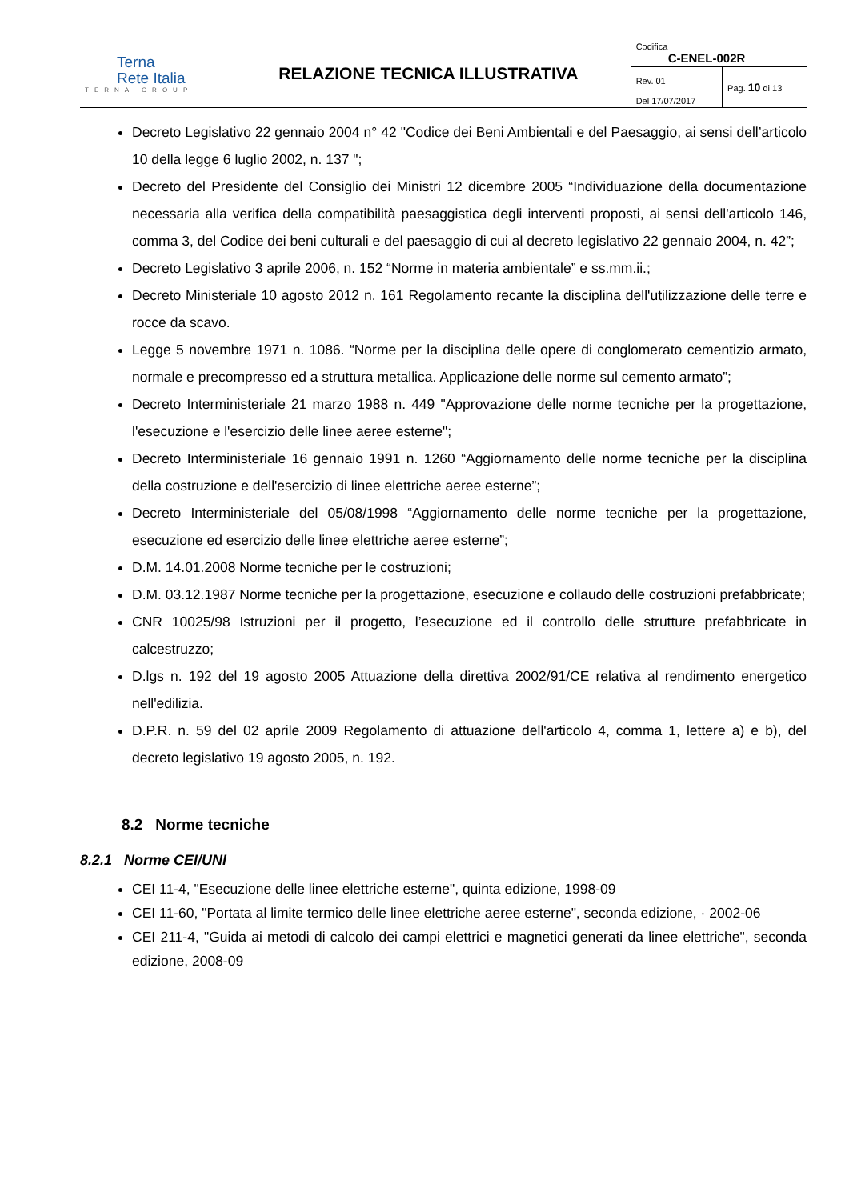| Terna Rete Italia TERNA GROUP | RELAZIONE TECNICA ILLUSTRATIVA | Codifica C-ENEL-002R | |
| | | Rev. 01 | Pag. 10 di 13 |
| | | Del 17/07/2017 | |
Decreto Legislativo 22 gennaio 2004 n° 42 "Codice dei Beni Ambientali e del Paesaggio, ai sensi dell’articolo 10 della legge 6 luglio 2002, n. 137 ";
Decreto del Presidente del Consiglio dei Ministri 12 dicembre 2005 “Individuazione della documentazione necessaria alla verifica della compatibilità paesaggistica degli interventi proposti, ai sensi dell'articolo 146, comma 3, del Codice dei beni culturali e del paesaggio di cui al decreto legislativo 22 gennaio 2004, n. 42”;
Decreto Legislativo 3 aprile 2006, n. 152 “Norme in materia ambientale” e ss.mm.ii.;
Decreto Ministeriale 10 agosto 2012 n. 161 Regolamento recante la disciplina dell'utilizzazione delle terre e rocce da scavo.
Legge 5 novembre 1971 n. 1086. “Norme per la disciplina delle opere di conglomerato cementizio armato, normale e precompresso ed a struttura metallica. Applicazione delle norme sul cemento armato”;
Decreto Interministeriale 21 marzo 1988 n. 449 "Approvazione delle norme tecniche per la progettazione, l'esecuzione e l'esercizio delle linee aeree esterne";
Decreto Interministeriale 16 gennaio 1991 n. 1260 “Aggiornamento delle norme tecniche per la disciplina della costruzione e dell'esercizio di linee elettriche aeree esterne”;
Decreto Interministeriale del 05/08/1998 “Aggiornamento delle norme tecniche per la progettazione, esecuzione ed esercizio delle linee elettriche aeree esterne”;
D.M. 14.01.2008 Norme tecniche per le costruzioni;
D.M. 03.12.1987 Norme tecniche per la progettazione, esecuzione e collaudo delle costruzioni prefabbricate;
CNR 10025/98 Istruzioni per il progetto, l’esecuzione ed il controllo delle strutture prefabbricate in calcestruzzo;
D.lgs n. 192 del 19 agosto 2005 Attuazione della direttiva 2002/91/CE relativa al rendimento energetico nell'edilizia.
D.P.R. n. 59 del 02 aprile 2009 Regolamento di attuazione dell'articolo 4, comma 1, lettere a) e b), del decreto legislativo 19 agosto 2005, n. 192.
8.2 Norme tecniche
8.2.1 Norme CEI/UNI
CEI 11-4, "Esecuzione delle linee elettriche esterne", quinta edizione, 1998-09
CEI 11-60, "Portata al limite termico delle linee elettriche aeree esterne", seconda edizione, · 2002-06
CEI 211-4, "Guida ai metodi di calcolo dei campi elettrici e magnetici generati da linee elettriche", seconda edizione, 2008-09